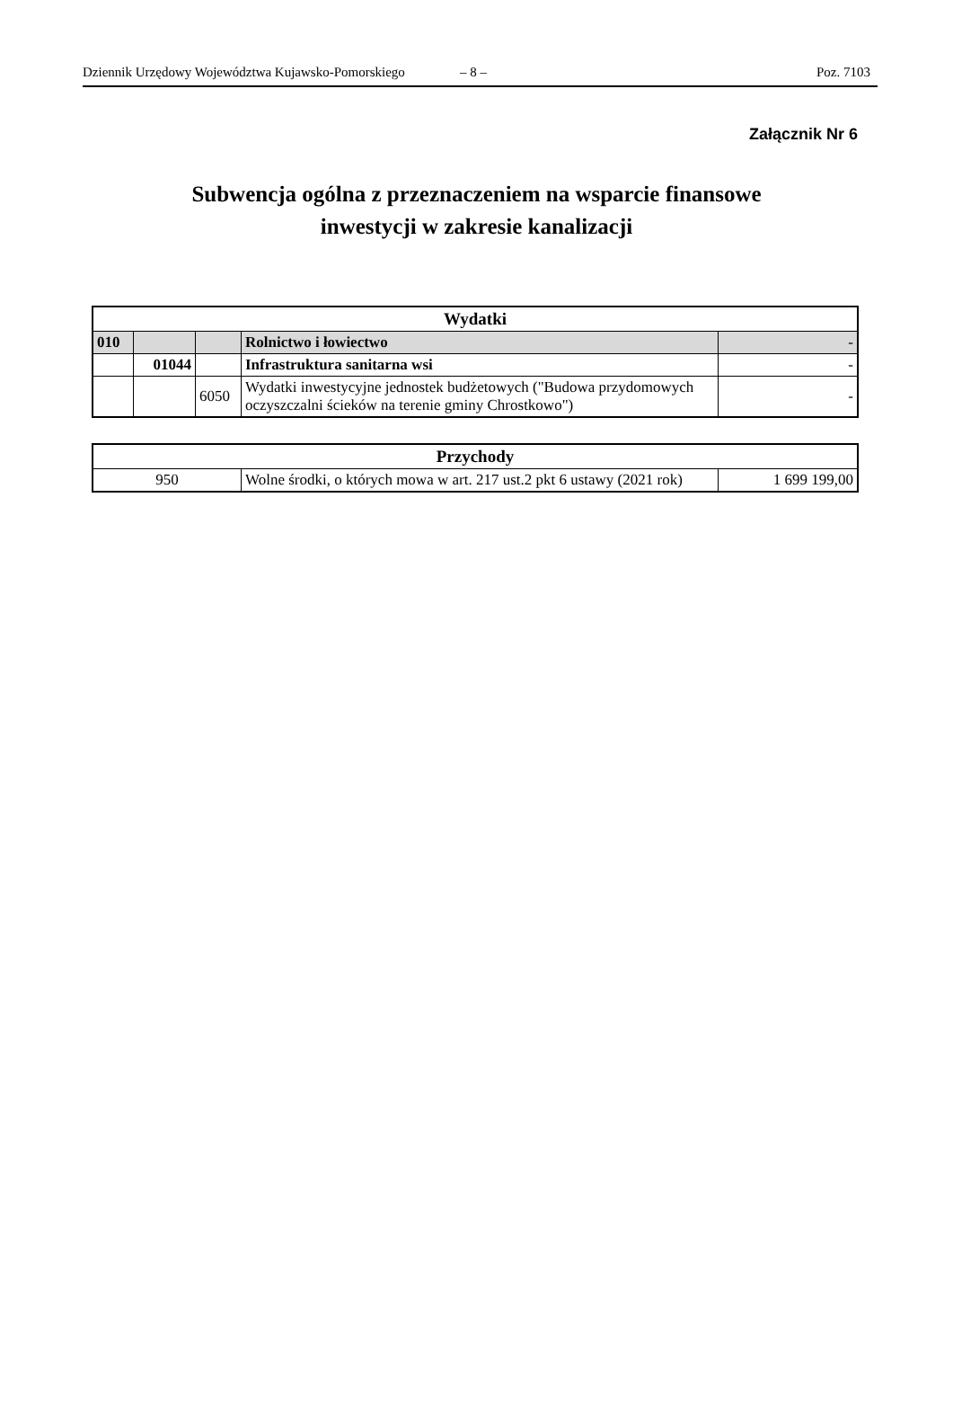Dziennik Urzędowy Województwa Kujawsko-Pomorskiego – 8 – Poz. 7103
Załącznik Nr 6
Subwencja ogólna z przeznaczeniem na wsparcie finansowe
inwestycji w zakresie kanalizacji
| Wydatki | | | | |
| 010 | | | Rolnictwo i łowiectwo | - |
| | 01044 | | Infrastruktura sanitarna wsi | - |
| | | 6050 | Wydatki inwestycyjne jednostek budżetowych ("Budowa przydomowych oczyszczalni ścieków na terenie gminy Chrostkowo") | - |
| Przychody | | |
| 950 | Wolne środki, o których mowa w art. 217 ust.2 pkt 6 ustawy (2021 rok) | 1 699 199,00 |